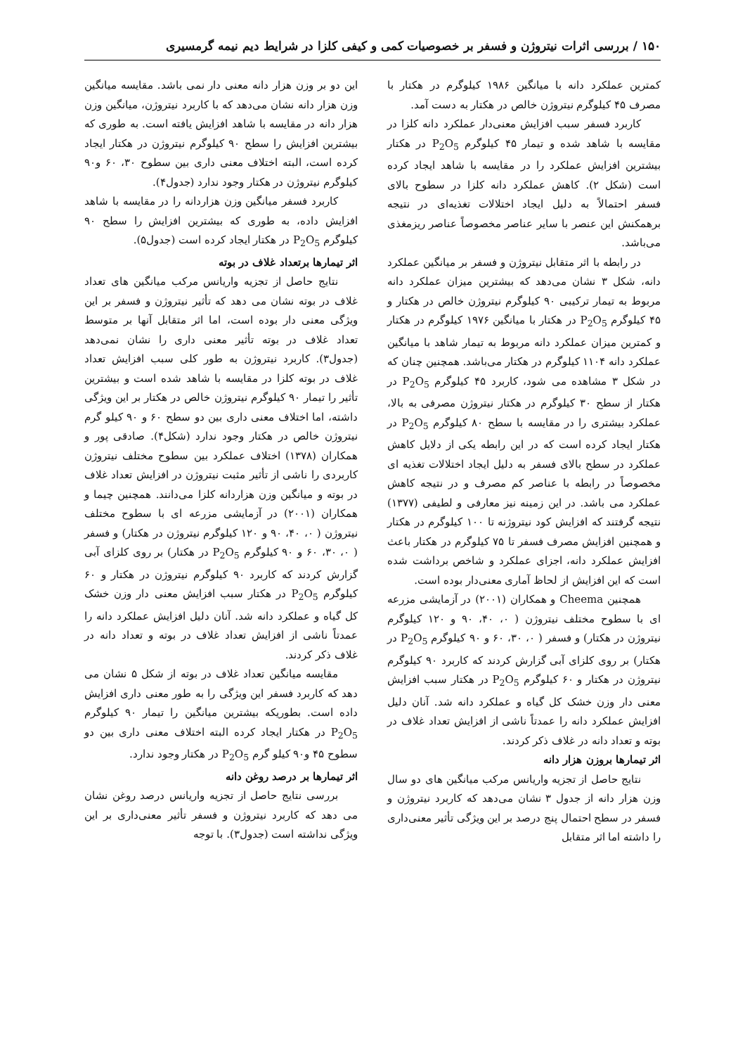۱۵۰ / بررسی اثرات نیتروژن و فسفر بر خصوصیات کمی و کیفی کلزا در شرایط دیم نیمه گرمسیری
کمترین عملکرد دانه با میانگین ۱۹۸۶ کیلوگرم در هکتار با مصرف ۴۵ کیلوگرم نیتروژن خالص در هکتار به دست آمد.
کاربرد فسفر سبب افزایش معنی‌دار عملکرد دانه کلزا در مقایسه با شاهد شده و تیمار ۴۵ کیلوگرم P<sub>2</sub>O<sub>5</sub> در هکتار بیشترین افزایش عملکرد را در مقایسه با شاهد ایجاد کرده است (شکل ۲). کاهش عملکرد دانه کلزا در سطوح بالای فسفر احتمالاً به دلیل ایجاد اختلالات تغذیه‌ای در نتیجه برهمکنش این عنصر با سایر عناصر مخصوصاً عناصر ریزمغذی می‌باشد.
در رابطه با اثر متقابل نیتروژن و فسفر بر میانگین عملکرد دانه، شکل ۳ نشان می‌دهد که بیشترین میزان عملکرد دانه مربوط به تیمار ترکیبی ۹۰ کیلوگرم نیتروژن خالص در هکتار و ۴۵ کیلوگرم P<sub>2</sub>O<sub>5</sub> در هکتار با میانگین ۱۹۷۶ کیلوگرم در هکتار و کمترین میزان عملکرد دانه مربوط به تیمار شاهد با میانگین عملکرد دانه ۱۱۰۴ کیلوگرم در هکتار می‌باشد. همچنین چنان که در شکل ۳ مشاهده می شود، کاربرد ۴۵ کیلوگرم P<sub>2</sub>O<sub>5</sub> در هکتار از سطح ۳۰ کیلوگرم در هکتار نیتروژن مصرفی به بالا، عملکرد بیشتری را در مقایسه با سطح ۸۰ کیلوگرم P<sub>2</sub>O<sub>5</sub> در هکتار ایجاد کرده است که در این رابطه یکی از دلایل کاهش عملکرد در سطح بالای فسفر به دلیل ایجاد اختلالات تغذیه ای مخصوصاً در رابطه با عناصر کم مصرف و در نتیجه کاهش عملکرد می باشد. در این زمینه نیز معارفی و لطیفی (۱۳۷۷) نتیجه گرفتند که افزایش کود نیتروژنه تا ۱۰۰ کیلوگرم در هکتار و همچنین افزایش مصرف فسفر تا ۷۵ کیلوگرم در هکتار باعث افزایش عملکرد دانه، اجزای عملکرد و شاخص برداشت شده است که این افزایش از لحاظ آماری معنی‌دار بوده است.
همچنین Cheema و همکاران (۲۰۰۱) در آزمایشی مزرعه ای با سطوح مختلف نیتروژن ( ۰، ۴۰، ۹۰ و ۱۲۰ کیلوگرم نیتروژن در هکتار) و فسفر ( ۰، ۳۰، ۶۰ و ۹۰ کیلوگرم P<sub>2</sub>O<sub>5</sub> در هکتار) بر روی کلزای آبی گزارش کردند که کاربرد ۹۰ کیلوگرم نیتروژن در هکتار و ۶۰ کیلوگرم P<sub>2</sub>O<sub>5</sub> در هکتار سبب افزایش معنی دار وزن خشک کل گیاه و عملکرد دانه شد. آنان دلیل افزایش عملکرد دانه را عمدتاً ناشی از افزایش تعداد غلاف در بوته و تعداد دانه در غلاف ذکر کردند.
اثر تیمارها بروزن هزار دانه
نتایج حاصل از تجزیه واریانس مرکب میانگین های دو سال وزن هزار دانه از جدول ۳ نشان می‌دهد که کاربرد نیتروژن و فسفر در سطح احتمال پنج درصد بر این ویژگی تأثیر معنی‌داری را داشته اما اثر متقابل
این دو بر وزن هزار دانه معنی دار نمی باشد. مقایسه میانگین وزن هزار دانه نشان می‌دهد که با کاربرد نیتروژن، میانگین وزن هزار دانه در مقایسه با شاهد افزایش یافته است. به طوری که بیشترین افزایش را سطح ۹۰ کیلوگرم نیتروژن در هکتار ایجاد کرده است، البته اختلاف معنی داری بین سطوح ۳۰، ۶۰ و۹۰ کیلوگرم نیتروژن در هکتار وجود ندارد (جدول۴).
کاربرد فسفر میانگین وزن هزاردانه را در مقایسه با شاهد افزایش داده، به طوری که بیشترین افزایش را سطح ۹۰ کیلوگرم P<sub>2</sub>O<sub>5</sub> در هکتار ایجاد کرده است (جدول۵).
اثر تیمارها برتعداد غلاف در بوته
نتایج حاصل از تجزیه واریانس مرکب میانگین های تعداد غلاف در بوته نشان می دهد که تأثیر نیتروژن و فسفر بر این ویژگی معنی دار بوده است، اما اثر متقابل آنها بر متوسط تعداد غلاف در بوته تأثیر معنی داری را نشان نمی‌دهد (جدول۳). کاربرد نیتروژن به طور کلی سبب افزایش تعداد غلاف در بوته کلزا در مقایسه با شاهد شده است و بیشترین تأثیر را تیمار ۹۰ کیلوگرم نیتروژن خالص در هکتار بر این ویژگی داشته، اما اختلاف معنی داری بین دو سطح ۶۰ و ۹۰ کیلو گرم نیتروژن خالص در هکتار وجود ندارد (شکل۴). صادقی پور و همکاران (۱۳۷۸) اختلاف عملکرد بین سطوح مختلف نیتروژن کاربردی را ناشی از تأثیر مثبت نیتروژن در افزایش تعداد غلاف در بوته و میانگین وزن هزاردانه کلزا می‌دانند. همچنین چیما و همکاران (۲۰۰۱) در آزمایشی مزرعه ای با سطوح مختلف نیتروژن ( ۰، ۴۰، ۹۰ و ۱۲۰ کیلوگرم نیتروژن در هکتار) و فسفر ( ۰، ۳۰، ۶۰ و ۹۰ کیلوگرم P<sub>2</sub>O<sub>5</sub> در هکتار) بر روی کلزای آبی گزارش کردند که کاربرد ۹۰ کیلوگرم نیتروژن در هکتار و ۶۰ کیلوگرم P<sub>2</sub>O<sub>5</sub> در هکتار سبب افزایش معنی دار وزن خشک کل گیاه و عملکرد دانه شد. آنان دلیل افزایش عملکرد دانه را عمدتاً ناشی از افزایش تعداد غلاف در بوته و تعداد دانه در غلاف ذکر کردند.
مقایسه میانگین تعداد غلاف در بوته از شکل ۵ نشان می دهد که کاربرد فسفر این ویژگی را به طور معنی داری افزایش داده است. بطوریکه بیشترین میانگین را تیمار ۹۰ کیلوگرم P<sub>2</sub>O<sub>5</sub> در هکتار ایجاد کرده البته اختلاف معنی داری بین دو سطوح ۴۵ و۹۰ کیلو گرم P<sub>2</sub>O<sub>5</sub> در هکتار وجود ندارد.
اثر تیمارها بر درصد روغن دانه
بررسی نتایج حاصل از تجزیه واریانس درصد روغن نشان می دهد که کاربرد نیتروژن و فسفر تأثیر معنی‌داری بر این ویژگی نداشته است (جدول۳). با توجه